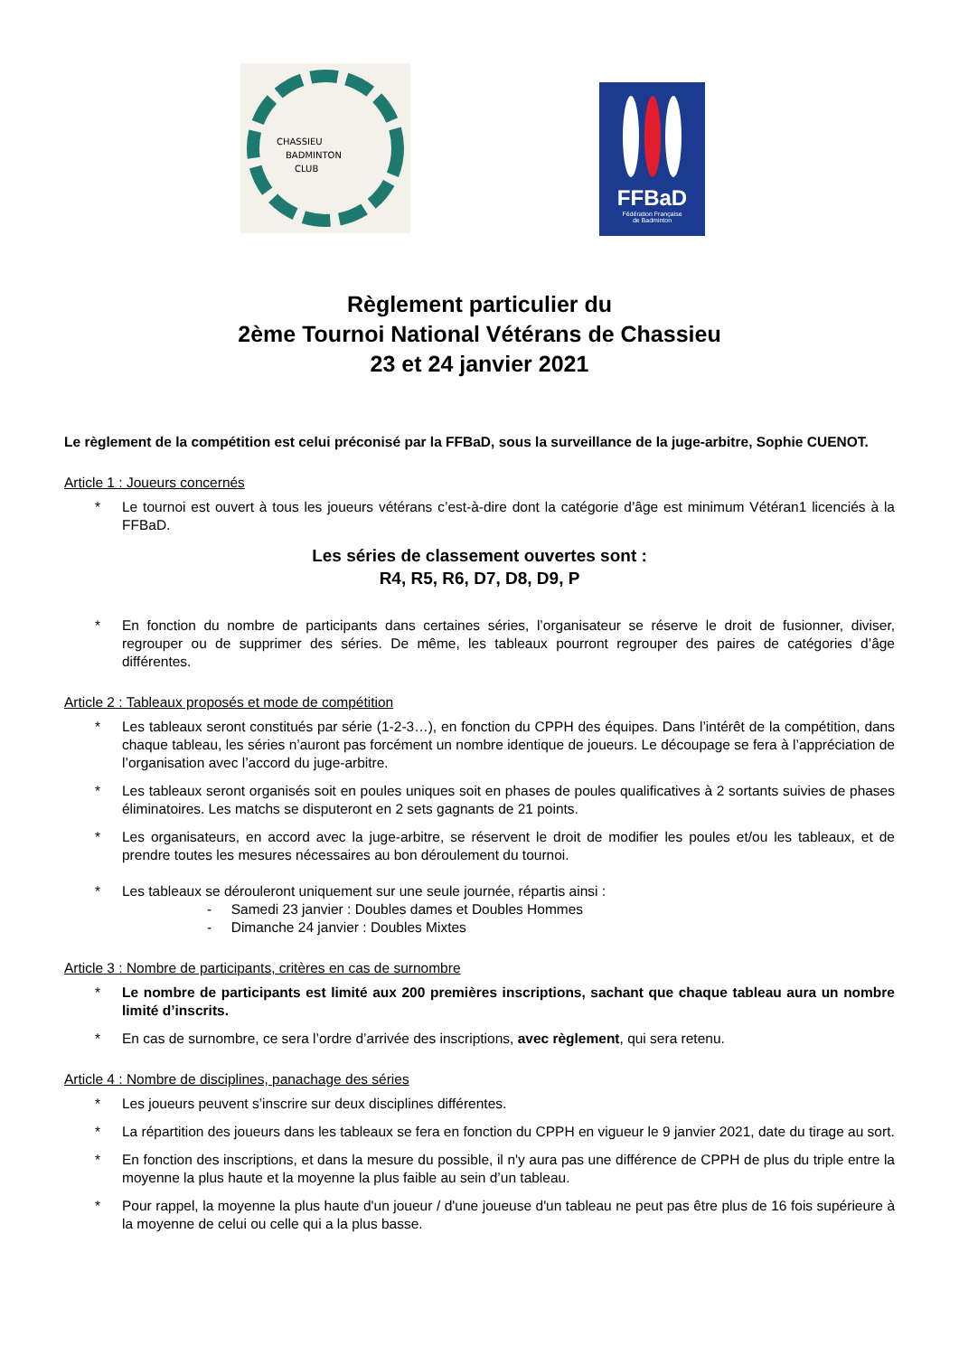CHASSIEU
BADMINTON
CLUB
FFBaD
Fédération Française
de Badminton
Règlement particulier du
2ème Tournoi National Vétérans de Chassieu
23 et 24 janvier 2021
Le règlement de la compétition est celui préconisé par la FFBaD, sous la surveillance de la juge-arbitre, Sophie CUENOT.
Article 1 : Joueurs concernés
* Le tournoi est ouvert à tous les joueurs vétérans c’est-à-dire dont la catégorie d’âge est minimum Vétéran1 licenciés à la FFBaD.
Les séries de classement ouvertes sont :
R4, R5, R6, D7, D8, D9, P
* En fonction du nombre de participants dans certaines séries, l’organisateur se réserve le droit de fusionner, diviser, regrouper ou de supprimer des séries. De même, les tableaux pourront regrouper des paires de catégories d’âge différentes.
Article 2 : Tableaux proposés et mode de compétition
* Les tableaux seront constitués par série (1-2-3…), en fonction du CPPH des équipes. Dans l’intérêt de la compétition, dans chaque tableau, les séries n’auront pas forcément un nombre identique de joueurs. Le découpage se fera à l’appréciation de l’organisation avec l’accord du juge-arbitre.
* Les tableaux seront organisés soit en poules uniques soit en phases de poules qualificatives à 2 sortants suivies de phases éliminatoires. Les matchs se disputeront en 2 sets gagnants de 21 points.
* Les organisateurs, en accord avec la juge-arbitre, se réservent le droit de modifier les poules et/ou les tableaux, et de prendre toutes les mesures nécessaires au bon déroulement du tournoi.
* Les tableaux se dérouleront uniquement sur une seule journée, répartis ainsi :
- Samedi 23 janvier : Doubles dames et Doubles Hommes
- Dimanche 24 janvier : Doubles Mixtes
Article 3 : Nombre de participants, critères en cas de surnombre
* Le nombre de participants est limité aux 200 premières inscriptions, sachant que chaque tableau aura un nombre limité d’inscrits.
* En cas de surnombre, ce sera l’ordre d’arrivée des inscriptions, avec règlement, qui sera retenu.
Article 4 : Nombre de disciplines, panachage des séries
* Les joueurs peuvent s’inscrire sur deux disciplines différentes.
* La répartition des joueurs dans les tableaux se fera en fonction du CPPH en vigueur le 9 janvier 2021, date du tirage au sort.
* En fonction des inscriptions, et dans la mesure du possible, il n'y aura pas une différence de CPPH de plus du triple entre la moyenne la plus haute et la moyenne la plus faible au sein d’un tableau.
* Pour rappel, la moyenne la plus haute d'un joueur / d'une joueuse d'un tableau ne peut pas être plus de 16 fois supérieure à la moyenne de celui ou celle qui a la plus basse.